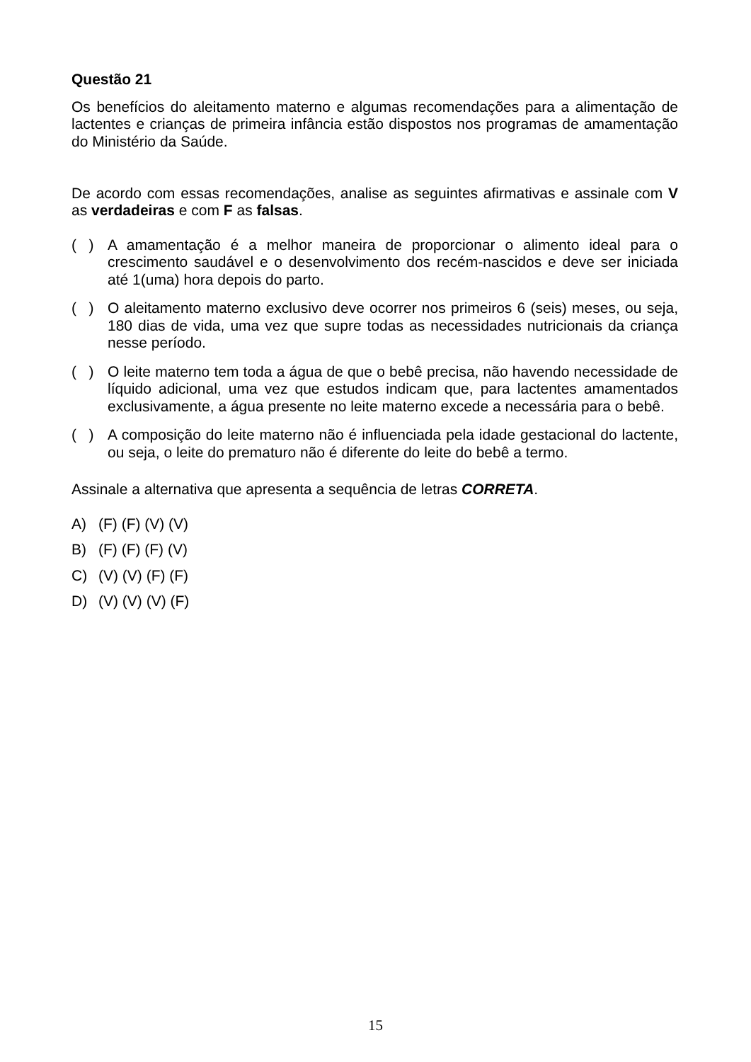Questão 21
Os benefícios do aleitamento materno e algumas recomendações para a alimentação de lactentes e crianças de primeira infância estão dispostos nos programas de amamentação do Ministério da Saúde.
De acordo com essas recomendações, analise as seguintes afirmativas e assinale com V as verdadeiras e com F as falsas.
( ) A amamentação é a melhor maneira de proporcionar o alimento ideal para o crescimento saudável e o desenvolvimento dos recém-nascidos e deve ser iniciada até 1(uma) hora depois do parto.
( ) O aleitamento materno exclusivo deve ocorrer nos primeiros 6 (seis) meses, ou seja, 180 dias de vida, uma vez que supre todas as necessidades nutricionais da criança nesse período.
( ) O leite materno tem toda a água de que o bebê precisa, não havendo necessidade de líquido adicional, uma vez que estudos indicam que, para lactentes amamentados exclusivamente, a água presente no leite materno excede a necessária para o bebê.
( ) A composição do leite materno não é influenciada pela idade gestacional do lactente, ou seja, o leite do prematuro não é diferente do leite do bebê a termo.
Assinale a alternativa que apresenta a sequência de letras CORRETA.
A) (F) (F) (V) (V)
B) (F) (F) (F) (V)
C) (V) (V) (F) (F)
D) (V) (V) (V) (F)
15